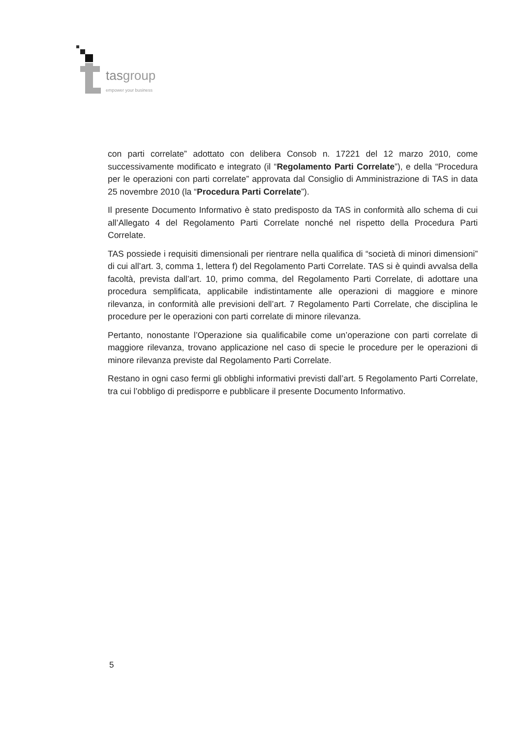tasgroup
empower your business
con parti correlate” adottato con delibera Consob n. 17221 del 12 marzo 2010, come successivamente modificato e integrato (il “Regolamento Parti Correlate”), e della “Procedura per le operazioni con parti correlate” approvata dal Consiglio di Amministrazione di TAS in data 25 novembre 2010 (la “Procedura Parti Correlate”).
Il presente Documento Informativo è stato predisposto da TAS in conformità allo schema di cui all’Allegato 4 del Regolamento Parti Correlate nonché nel rispetto della Procedura Parti Correlate.
TAS possiede i requisiti dimensionali per rientrare nella qualifica di “società di minori dimensioni” di cui all’art. 3, comma 1, lettera f) del Regolamento Parti Correlate. TAS si è quindi avvalsa della facoltà, prevista dall’art. 10, primo comma, del Regolamento Parti Correlate, di adottare una procedura semplificata, applicabile indistintamente alle operazioni di maggiore e minore rilevanza, in conformità alle previsioni dell’art. 7 Regolamento Parti Correlate, che disciplina le procedure per le operazioni con parti correlate di minore rilevanza.
Pertanto, nonostante l’Operazione sia qualificabile come un’operazione con parti correlate di maggiore rilevanza, trovano applicazione nel caso di specie le procedure per le operazioni di minore rilevanza previste dal Regolamento Parti Correlate.
Restano in ogni caso fermi gli obblighi informativi previsti dall’art. 5 Regolamento Parti Correlate, tra cui l’obbligo di predisporre e pubblicare il presente Documento Informativo.
5